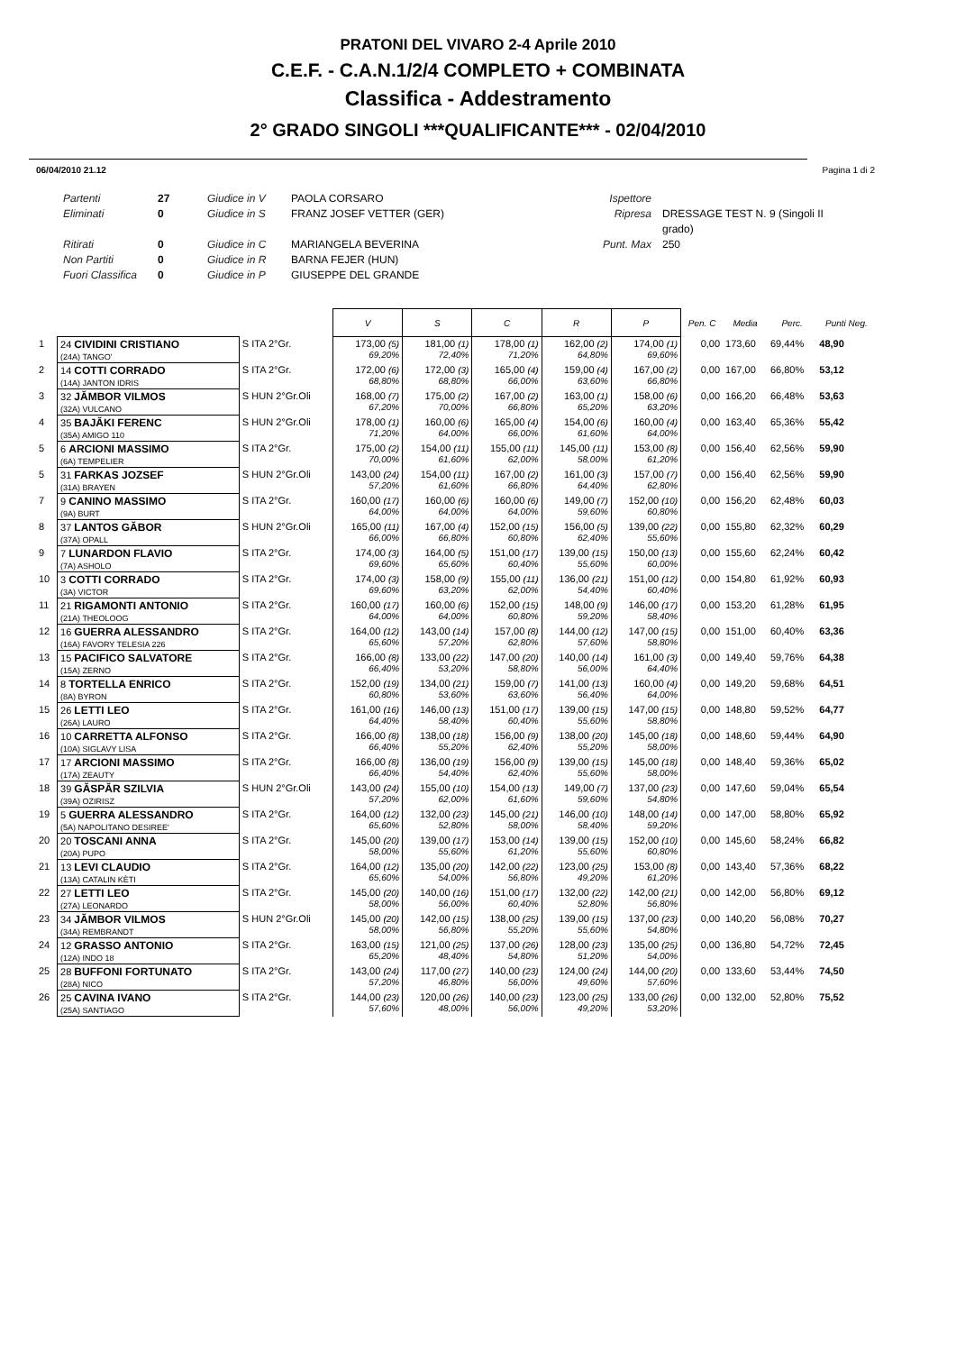PRATONI DEL VIVARO 2-4 Aprile 2010
C.E.F. - C.A.N.1/2/4 COMPLETO + COMBINATA
Classifica - Addestramento
2° GRADO SINGOLI ***QUALIFICANTE*** - 02/04/2010
06/04/2010 21.12 Pagina 1 di 2
Partenti
Eliminati
Ritirati
Non Partiti
Fuori Classifica
27
0
0
0
0
Giudice in V
Giudice in S
Giudice in C
Giudice in R
Giudice in P
PAOLA CORSARO
FRANZ JOSEF VETTER (GER)
MARIANGELA BEVERINA
BARNA FEJER (HUN)
GIUSEPPE DEL GRANDE
Ispettore
Ripresa
Punt. Max
DRESSAGE TEST N. 9 (Singoli II grado)
250
| | | | V | S | C | R | P | Pen. C | Media | Perc. | Punti Neg. |
| --- | --- | --- | --- | --- | --- | --- | --- | --- | --- | --- | --- |
| 1 | 24 CIVIDINI CRISTIANO (24A) TANGO' | S ITA 2°Gr. | 173,00 (5) 69,20% | 181,00 (1) 72,40% | 178,00 (1) 71,20% | 162,00 (2) 64,80% | 174,00 (1) 69,60% | 0,00 | 173,60 | 69,44% | 48,90 |
| 2 | 14 COTTI CORRADO (14A) JANTON IDRIS | S ITA 2°Gr. | 172,00 (6) 68,80% | 172,00 (3) 68,80% | 165,00 (4) 66,00% | 159,00 (4) 63,60% | 167,00 (2) 66,80% | 0,00 | 167,00 | 66,80% | 53,12 |
| 3 | 32 JĂMBOR VILMOS (32A) VULCANO | S HUN 2°Gr.Oli | 168,00 (7) 67,20% | 175,00 (2) 70,00% | 167,00 (2) 66,80% | 163,00 (1) 65,20% | 158,00 (6) 63,20% | 0,00 | 166,20 | 66,48% | 53,63 |
| 4 | 35 BAJĂKI FERENC (35A) AMIGO 110 | S HUN 2°Gr.Oli | 178,00 (1) 71,20% | 160,00 (6) 64,00% | 165,00 (4) 66,00% | 154,00 (6) 61,60% | 160,00 (4) 64,00% | 0,00 | 163,40 | 65,36% | 55,42 |
| 5 | 6 ARCIONI MASSIMO (6A) TEMPELIER | S ITA 2°Gr. | 175,00 (2) 70,00% | 154,00 (11) 61,60% | 155,00 (11) 62,00% | 145,00 (11) 58,00% | 153,00 (8) 61,20% | 0,00 | 156,40 | 62,56% | 59,90 |
| 5 | 31 FARKAS JOZSEF (31A) BRAYEN | S HUN 2°Gr.Oli | 143,00 (24) 57,20% | 154,00 (11) 61,60% | 167,00 (2) 66,80% | 161,00 (3) 64,40% | 157,00 (7) 62,80% | 0,00 | 156,40 | 62,56% | 59,90 |
| 7 | 9 CANINO MASSIMO (9A) BURT | S ITA 2°Gr. | 160,00 (17) 64,00% | 160,00 (6) 64,00% | 160,00 (6) 64,00% | 149,00 (7) 59,60% | 152,00 (10) 60,80% | 0,00 | 156,20 | 62,48% | 60,03 |
| 8 | 37 LANTOS GĂBOR (37A) OPALL | S HUN 2°Gr.Oli | 165,00 (11) 66,00% | 167,00 (4) 66,80% | 152,00 (15) 60,80% | 156,00 (5) 62,40% | 139,00 (22) 55,60% | 0,00 | 155,80 | 62,32% | 60,29 |
| 9 | 7 LUNARDON FLAVIO (7A) ASHOLO | S ITA 2°Gr. | 174,00 (3) 69,60% | 164,00 (5) 65,60% | 151,00 (17) 60,40% | 139,00 (15) 55,60% | 150,00 (13) 60,00% | 0,00 | 155,60 | 62,24% | 60,42 |
| 10 | 3 COTTI CORRADO (3A) VICTOR | S ITA 2°Gr. | 174,00 (3) 69,60% | 158,00 (9) 63,20% | 155,00 (11) 62,00% | 136,00 (21) 54,40% | 151,00 (12) 60,40% | 0,00 | 154,80 | 61,92% | 60,93 |
| 11 | 21 RIGAMONTI ANTONIO (21A) THEOLOOG | S ITA 2°Gr. | 160,00 (17) 64,00% | 160,00 (6) 64,00% | 152,00 (15) 60,80% | 148,00 (9) 59,20% | 146,00 (17) 58,40% | 0,00 | 153,20 | 61,28% | 61,95 |
| 12 | 16 GUERRA ALESSANDRO (16A) FAVORY TELESIA 226 | S ITA 2°Gr. | 164,00 (12) 65,60% | 143,00 (14) 57,20% | 157,00 (8) 62,80% | 144,00 (12) 57,60% | 147,00 (15) 58,80% | 0,00 | 151,00 | 60,40% | 63,36 |
| 13 | 15 PACIFICO SALVATORE (15A) ZERNO | S ITA 2°Gr. | 166,00 (8) 66,40% | 133,00 (22) 53,20% | 147,00 (20) 58,80% | 140,00 (14) 56,00% | 161,00 (3) 64,40% | 0,00 | 149,40 | 59,76% | 64,38 |
| 14 | 8 TORTELLA ENRICO (8A) BYRON | S ITA 2°Gr. | 152,00 (19) 60,80% | 134,00 (21) 53,60% | 159,00 (7) 63,60% | 141,00 (13) 56,40% | 160,00 (4) 64,00% | 0,00 | 149,20 | 59,68% | 64,51 |
| 15 | 26 LETTI LEO (26A) LAURO | S ITA 2°Gr. | 161,00 (16) 64,40% | 146,00 (13) 58,40% | 151,00 (17) 60,40% | 139,00 (15) 55,60% | 147,00 (15) 58,80% | 0,00 | 148,80 | 59,52% | 64,77 |
| 16 | 10 CARRETTA ALFONSO (10A) SIGLAVY LISA | S ITA 2°Gr. | 166,00 (8) 66,40% | 138,00 (18) 55,20% | 156,00 (9) 62,40% | 138,00 (20) 55,20% | 145,00 (18) 58,00% | 0,00 | 148,60 | 59,44% | 64,90 |
| 17 | 17 ARCIONI MASSIMO (17A) ZEAUTY | S ITA 2°Gr. | 166,00 (8) 66,40% | 136,00 (19) 54,40% | 156,00 (9) 62,40% | 139,00 (15) 55,60% | 145,00 (18) 58,00% | 0,00 | 148,40 | 59,36% | 65,02 |
| 18 | 39 GĂSPĂR SZILVIA (39A) OZIRISZ | S HUN 2°Gr.Oli | 143,00 (24) 57,20% | 155,00 (10) 62,00% | 154,00 (13) 61,60% | 149,00 (7) 59,60% | 137,00 (23) 54,80% | 0,00 | 147,60 | 59,04% | 65,54 |
| 19 | 5 GUERRA ALESSANDRO (5A) NAPOLITANO DESIREE' | S ITA 2°Gr. | 164,00 (12) 65,60% | 132,00 (23) 52,80% | 145,00 (21) 58,00% | 146,00 (10) 58,40% | 148,00 (14) 59,20% | 0,00 | 147,00 | 58,80% | 65,92 |
| 20 | 20 TOSCANI ANNA (20A) PUPO | S ITA 2°Gr. | 145,00 (20) 58,00% | 139,00 (17) 55,60% | 153,00 (14) 61,20% | 139,00 (15) 55,60% | 152,00 (10) 60,80% | 0,00 | 145,60 | 58,24% | 66,82 |
| 21 | 13 LEVI CLAUDIO (13A) CATALIN KÈTI | S ITA 2°Gr. | 164,00 (12) 65,60% | 135,00 (20) 54,00% | 142,00 (22) 56,80% | 123,00 (25) 49,20% | 153,00 (8) 61,20% | 0,00 | 143,40 | 57,36% | 68,22 |
| 22 | 27 LETTI LEO (27A) LEONARDO | S ITA 2°Gr. | 145,00 (20) 58,00% | 140,00 (16) 56,00% | 151,00 (17) 60,40% | 132,00 (22) 52,80% | 142,00 (21) 56,80% | 0,00 | 142,00 | 56,80% | 69,12 |
| 23 | 34 JĂMBOR VILMOS (34A) REMBRANDT | S HUN 2°Gr.Oli | 145,00 (20) 58,00% | 142,00 (15) 56,80% | 138,00 (25) 55,20% | 139,00 (15) 55,60% | 137,00 (23) 54,80% | 0,00 | 140,20 | 56,08% | 70,27 |
| 24 | 12 GRASSO ANTONIO (12A) INDO 18 | S ITA 2°Gr. | 163,00 (15) 65,20% | 121,00 (25) 48,40% | 137,00 (26) 54,80% | 128,00 (23) 51,20% | 135,00 (25) 54,00% | 0,00 | 136,80 | 54,72% | 72,45 |
| 25 | 28 BUFFONI FORTUNATO (28A) NICO | S ITA 2°Gr. | 143,00 (24) 57,20% | 117,00 (27) 46,80% | 140,00 (23) 56,00% | 124,00 (24) 49,60% | 144,00 (20) 57,60% | 0,00 | 133,60 | 53,44% | 74,50 |
| 26 | 25 CAVINA IVANO (25A) SANTIAGO | S ITA 2°Gr. | 144,00 (23) 57,60% | 120,00 (26) 48,00% | 140,00 (23) 56,00% | 123,00 (25) 49,20% | 133,00 (26) 53,20% | 0,00 | 132,00 | 52,80% | 75,52 |